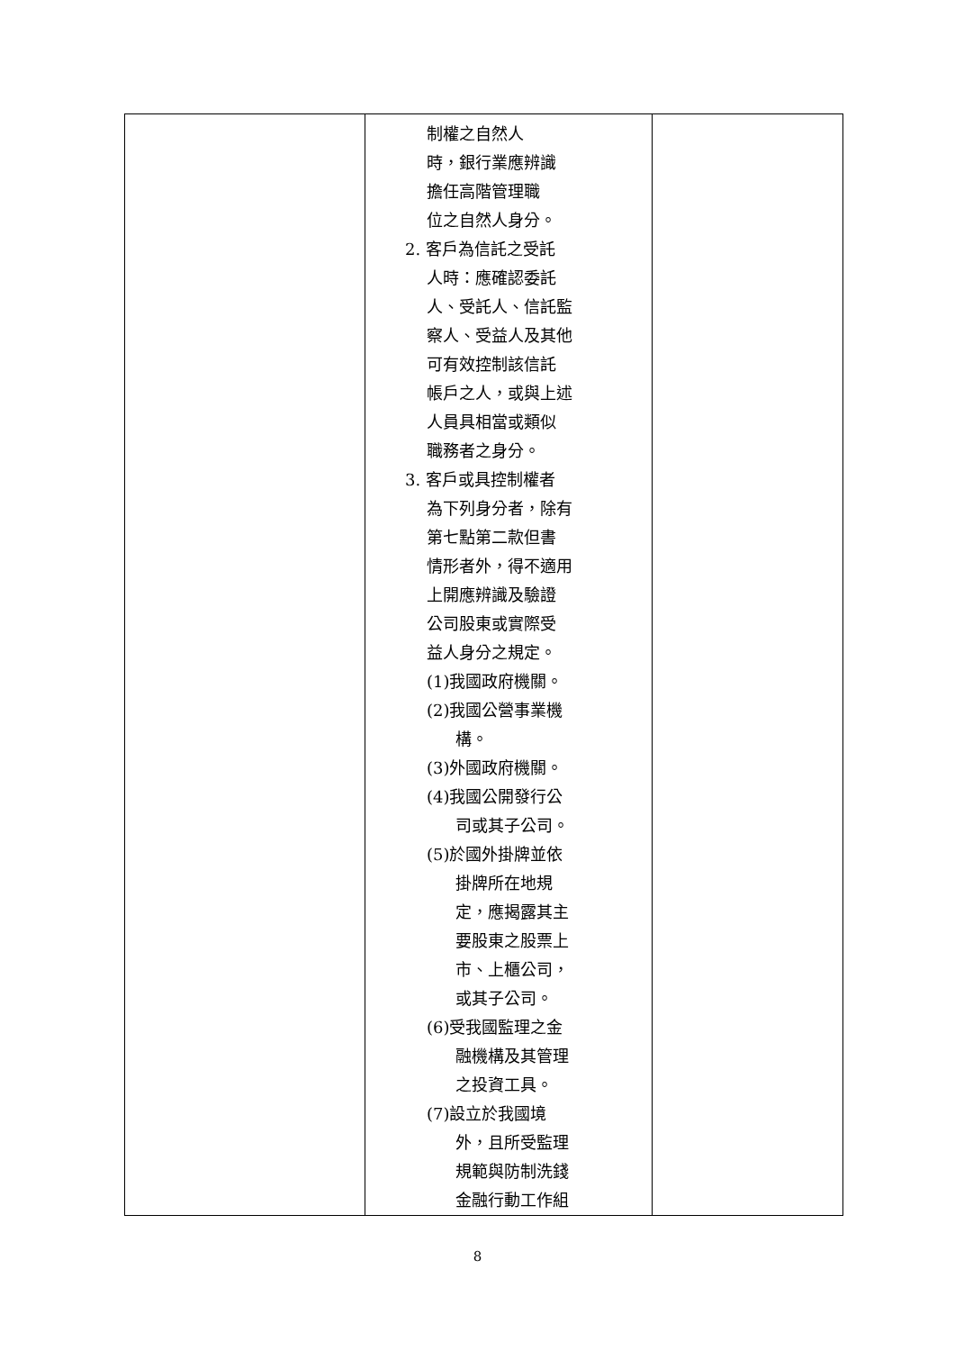| | 制權之自然人 時，銀行業應辨識 擔任高階管理職 位之自然人身分。 2. 客戶為信託之受託 人時：應確認委託 人、受託人、信託監 察人、受益人及其他 可有效控制該信託 帳戶之人，或與上述 人員具相當或類似 職務者之身分。 3. 客戶或具控制權者 為下列身分者，除有 第七點第二款但書 情形者外，得不適用 上開應辨識及驗證 公司股東或實際受 益人身分之規定。 (1)我國政府機關。 (2)我國公營事業機 構。 (3)外國政府機關。 (4)我國公開發行公 司或其子公司。 (5)於國外掛牌並依 掛牌所在地規 定，應揭露其主 要股東之股票上 市、上櫃公司， 或其子公司。 (6)受我國監理之金 融機構及其管理 之投資工具。 (7)設立於我國境 外，且所受監理 規範與防制洗錢 金融行動工作組 | |
8